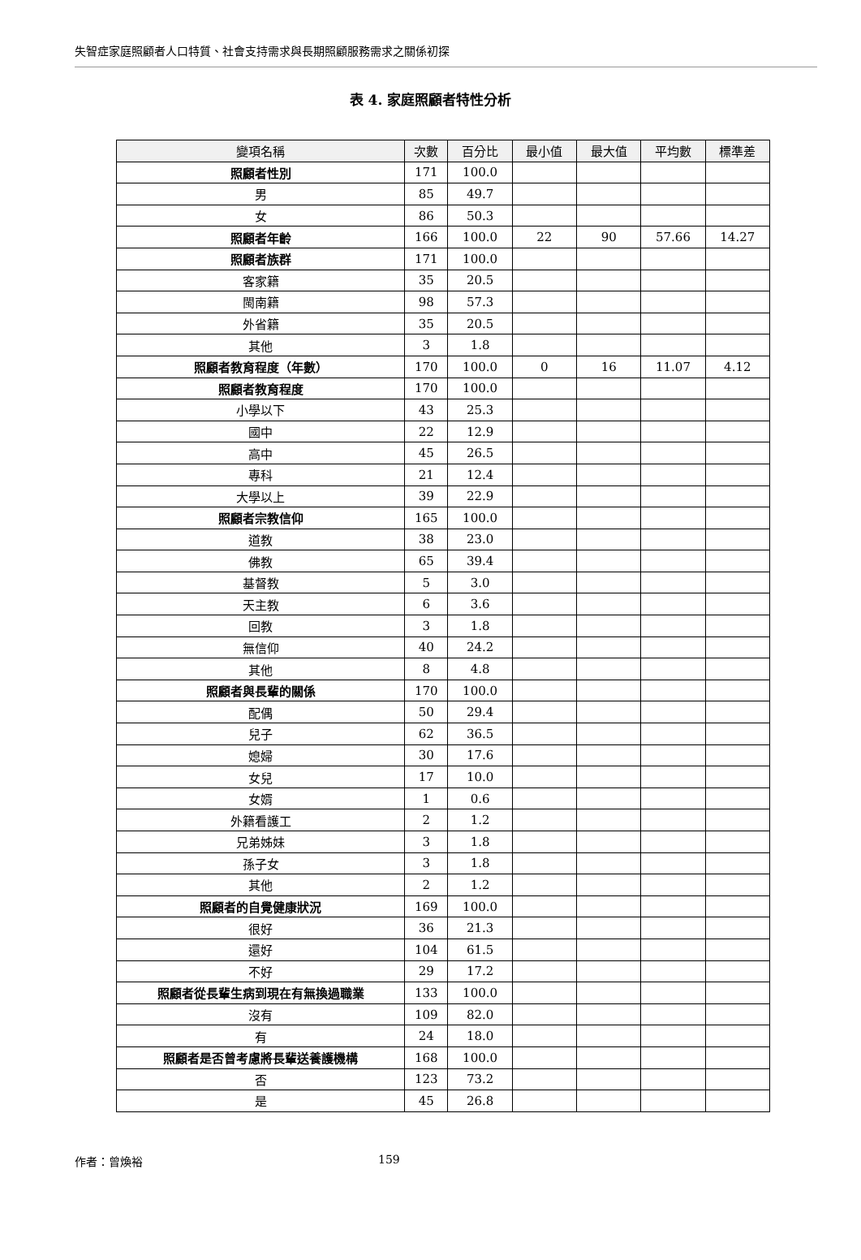失智症家庭照顧者人口特質、社會支持需求與長期照顧服務需求之關係初探
表 4. 家庭照顧者特性分析
| 變項名稱 | 次數 | 百分比 | 最小值 | 最大值 | 平均數 | 標準差 |
| --- | --- | --- | --- | --- | --- | --- |
| 照顧者性別 | 171 | 100.0 | | | | |
| 男 | 85 | 49.7 | | | | |
| 女 | 86 | 50.3 | | | | |
| 照顧者年齡 | 166 | 100.0 | 22 | 90 | 57.66 | 14.27 |
| 照顧者族群 | 171 | 100.0 | | | | |
| 客家籍 | 35 | 20.5 | | | | |
| 閩南籍 | 98 | 57.3 | | | | |
| 外省籍 | 35 | 20.5 | | | | |
| 其他 | 3 | 1.8 | | | | |
| 照顧者教育程度（年數） | 170 | 100.0 | 0 | 16 | 11.07 | 4.12 |
| 照顧者教育程度 | 170 | 100.0 | | | | |
| 小學以下 | 43 | 25.3 | | | | |
| 國中 | 22 | 12.9 | | | | |
| 高中 | 45 | 26.5 | | | | |
| 專科 | 21 | 12.4 | | | | |
| 大學以上 | 39 | 22.9 | | | | |
| 照顧者宗教信仰 | 165 | 100.0 | | | | |
| 道教 | 38 | 23.0 | | | | |
| 佛教 | 65 | 39.4 | | | | |
| 基督教 | 5 | 3.0 | | | | |
| 天主教 | 6 | 3.6 | | | | |
| 回教 | 3 | 1.8 | | | | |
| 無信仰 | 40 | 24.2 | | | | |
| 其他 | 8 | 4.8 | | | | |
| 照顧者與長輩的關係 | 170 | 100.0 | | | | |
| 配偶 | 50 | 29.4 | | | | |
| 兒子 | 62 | 36.5 | | | | |
| 媳婦 | 30 | 17.6 | | | | |
| 女兒 | 17 | 10.0 | | | | |
| 女婿 | 1 | 0.6 | | | | |
| 外籍看護工 | 2 | 1.2 | | | | |
| 兄弟姊妹 | 3 | 1.8 | | | | |
| 孫子女 | 3 | 1.8 | | | | |
| 其他 | 2 | 1.2 | | | | |
| 照顧者的自覺健康狀況 | 169 | 100.0 | | | | |
| 很好 | 36 | 21.3 | | | | |
| 還好 | 104 | 61.5 | | | | |
| 不好 | 29 | 17.2 | | | | |
| 照顧者從長輩生病到現在有無換過職業 | 133 | 100.0 | | | | |
| 沒有 | 109 | 82.0 | | | | |
| 有 | 24 | 18.0 | | | | |
| 照顧者是否曾考慮將長輩送養護機構 | 168 | 100.0 | | | | |
| 否 | 123 | 73.2 | | | | |
| 是 | 45 | 26.8 | | | | |
作者：曾煥裕 159